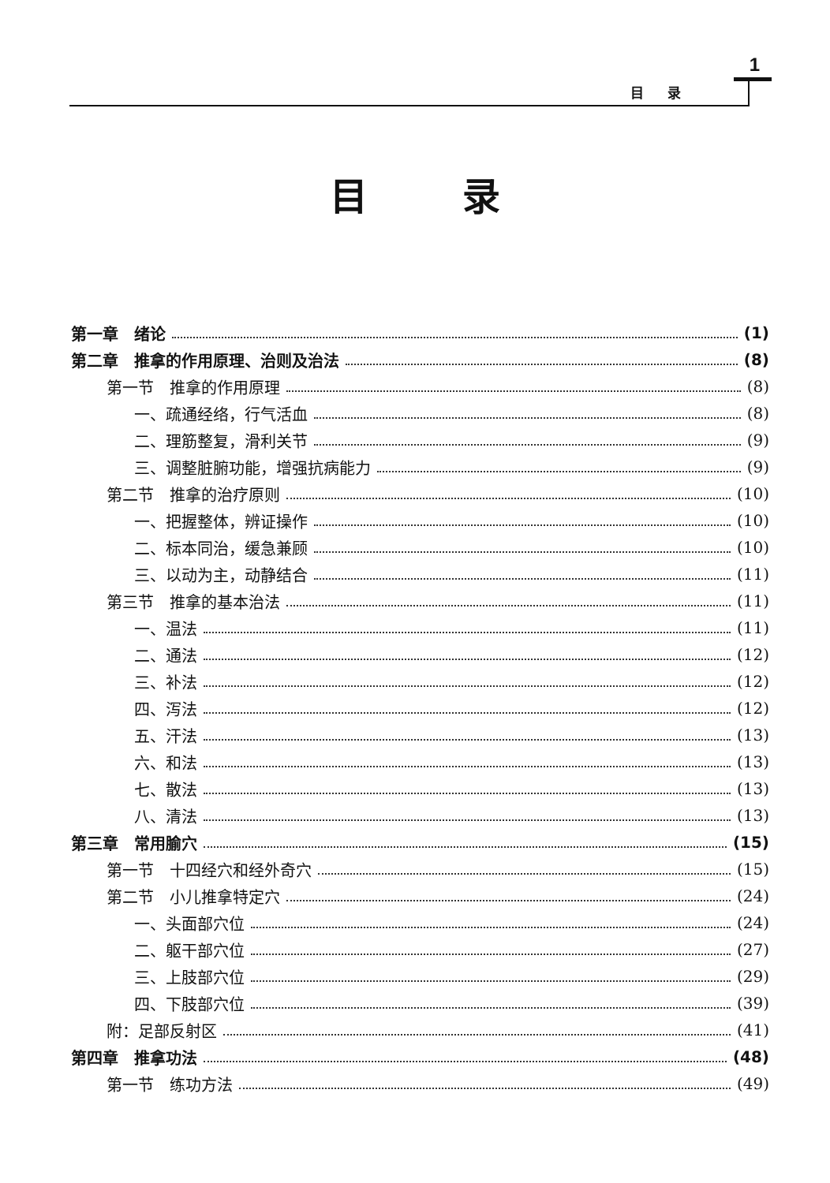1
目录
目录
第一章　绪论 (1)
第二章　推拿的作用原理、治则及治法 (8)
第一节　推拿的作用原理 (8)
一、疏通经络，行气活血 (8)
二、理筋整复，滑利关节 (9)
三、调整脏腑功能，增强抗病能力 (9)
第二节　推拿的治疗原则 (10)
一、把握整体，辨证操作 (10)
二、标本同治，缓急兼顾 (10)
三、以动为主，动静结合 (11)
第三节　推拿的基本治法 (11)
一、温法 (11)
二、通法 (12)
三、补法 (12)
四、泻法 (12)
五、汗法 (13)
六、和法 (13)
七、散法 (13)
八、清法 (13)
第三章　常用腧穴 (15)
第一节　十四经穴和经外奇穴 (15)
第二节　小儿推拿特定穴 (24)
一、头面部穴位 (24)
二、躯干部穴位 (27)
三、上肢部穴位 (29)
四、下肢部穴位 (39)
附：足部反射区 (41)
第四章　推拿功法 (48)
第一节　练功方法 (49)